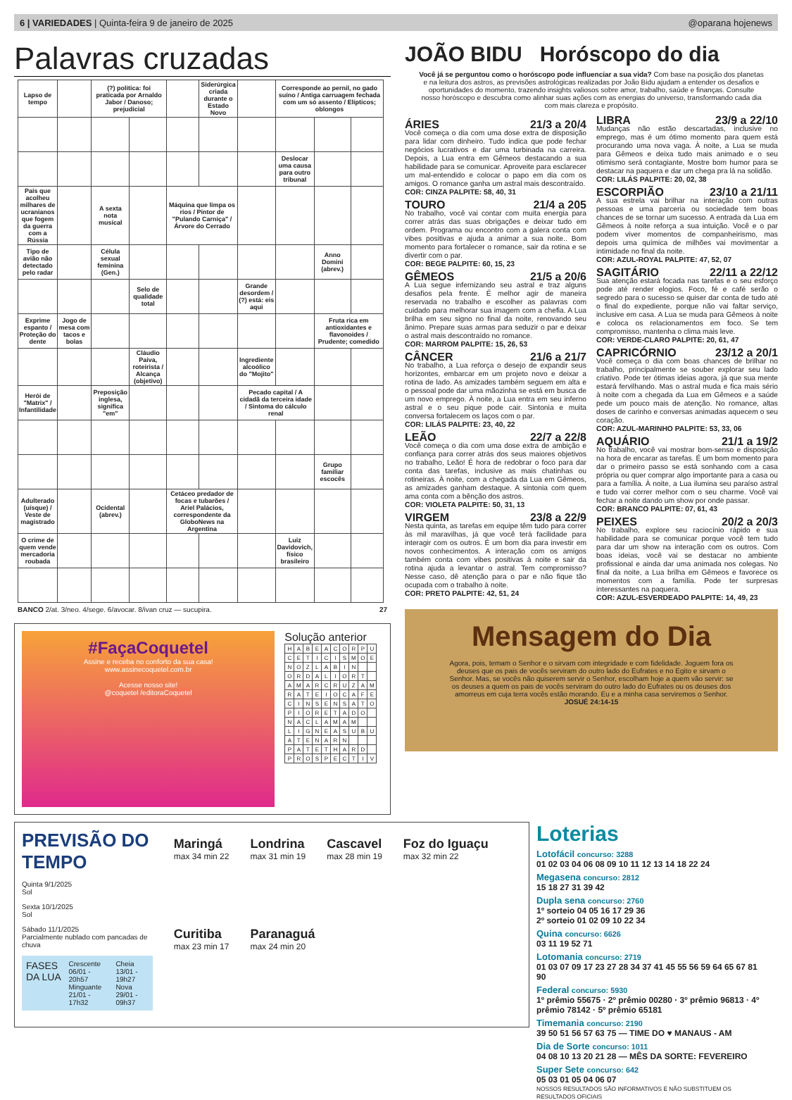6 | VARIEDADES | Quinta-feira 9 de janeiro de 2025 @oparana hojenews
Palavras cruzadas
| Lapso de tempo | | (?) política: foi praticada por Arnaldo Jabor / Danoso; prejudicial | | | Siderúrgica criada durante o Estado Novo | | Corresponde ao pernil, no gado suíno / Antiga carruagem fechada com um só assento / Elípticos; oblongos | | |
| | | | | | | | Deslocar uma causa para outro tribunal | | |
| País que acolheu milhares de ucranianos que fogem da guerra com a Rússia | | A sexta nota musical | | Máquina que limpa os rios / Pintor de "Pulando Carniça" / Árvore do Cerrado | | | | | |
| Tipo de avião não detectado pelo radar | | Célula sexual feminina (Gen.) | | | | | | Anno Domini (abrev.) | |
| | | | Selo de qualidade total | | | Grande desordem / (?) está: eis aqui | | | |
| Exprime espanto / Proteção do dente | Jogo de mesa com tacos e bolas | | | | | | | Fruta rica em antioxidantes e flavonoides / Prudente; comedido | |
| | | | Cláudio Paiva, roteirista / Alcança (objetivo) | | | Ingrediente alcoólico do "Mojito" | | | |
| Herói de "Matrix" / Infantilidade | | Preposição inglesa, significa "em" | | | | Pecado capital / A cidadã da terceira idade / Sintoma do cálculo renal | | | |
| | | | | | | | | Grupo familiar escocês | |
| Adulterado (uísque) / Veste de magistrado | | Ocidental (abrev.) | | Cetáceo predador de focas e tubarões / Ariel Palácios, correspondente da GloboNews na Argentina | | | | | |
| O crime de quem vende mercadoria roubada | | | | | | | Luiz Davidovich, físico brasileiro | | |
BANCO 2/at. 3/neo. 4/sege. 6/avocar. 8/ivan cruz — sucupira. 27
#FaçaCoquetel
Assine e receba no conforto da sua casa!
www.assinecoquetel.com.br
Acesse nosso site!
@coquetel /editoraCoquetel
Solução anterior
| H | A | B | E | A | C | O | R | P | U |
| C | E | T | I | C | I | S | M | O | E |
| N | O | Z | L | A | B | I | N | | |
| O | R | D | A | L | I | O | R | T | |
| A | M | A | R | C | R | U | Z | A | M |
| R | A | T | E | I | O | C | A | F | E |
| C | I | N | S | E | N | S | A | T | O |
| P | I | O | R | E | T | A | D | O | |
| N | A | C | L | A | M | A | M | | |
| L | I | G | N | E | A | S | U | B | U |
| A | T | E | N | A | R | N | | | |
| P | A | T | E | T | H | A | R | D | |
| P | R | O | S | P | E | C | T | I | V |
JOÃO BIDU Horóscopo do dia
Você já se perguntou como o horóscopo pode influenciar a sua vida? Com base na posição dos planetas e na leitura dos astros, as previsões astrológicas realizadas por João Bidu ajudam a entender os desafios e oportunidades do momento, trazendo insights valiosos sobre amor, trabalho, saúde e finanças. Consulte nosso horóscopo e descubra como alinhar suas ações com as energias do universo, transformando cada dia com mais clareza e propósito.
ÁRIES 21/3 a 20/4
Você começa o dia com uma dose extra de disposição para lidar com dinheiro. Tudo indica que pode fechar negócios lucrativos e dar uma turbinada na carreira. Depois, a Lua entra em Gêmeos destacando a sua habilidade para se comunicar. Aproveite para esclarecer um mal-entendido e colocar o papo em dia com os amigos. O romance ganha um astral mais descontraído.
COR: CINZA PALPITE: 58, 40, 31
TOURO 21/4 a 205
No trabalho, você vai contar com muita energia para correr atrás das suas obrigações e deixar tudo em ordem. Programa ou encontro com a galera conta com vibes positivas e ajuda a animar a sua noite.. Bom momento para fortalecer o romance, sair da rotina e se divertir com o par.
COR: BEGE PALPITE: 60, 15, 23
GÊMEOS 21/5 a 20/6
A Lua segue infernizando seu astral e traz alguns desafios pela frente. É melhor agir de maneira reservada no trabalho e escolher as palavras com cuidado para melhorar sua imagem com a chefia. A Lua brilha em seu signo no final da noite, renovando seu ânimo. Prepare suas armas para seduzir o par e deixar o astral mais descontraído no romance.
COR: MARROM PALPITE: 15, 26, 53
CÂNCER 21/6 a 21/7
No trabalho, a Lua reforça o desejo de expandir seus horizontes, embarcar em um projeto novo e deixar a rotina de lado. As amizades também seguem em alta e o pessoal pode dar uma mãozinha se está em busca de um novo emprego. À noite, a Lua entra em seu inferno astral e o seu pique pode cair. Sintonia e muita conversa fortalecem os laços com o par.
COR: LILÁS PALPITE: 23, 40, 22
LEÃO 22/7 a 22/8
Você começa o dia com uma dose extra de ambição e confiança para correr atrás dos seus maiores objetivos no trabalho, Leão! É hora de redobrar o foco para dar conta das tarefas, inclusive as mais chatinhas ou rotineiras. À noite, com a chegada da Lua em Gêmeos, as amizades ganham destaque. A sintonia com quem ama conta com a bênção dos astros.
COR: VIOLETA PALPITE: 50, 31, 13
VIRGEM 23/8 a 22/9
Nesta quinta, as tarefas em equipe têm tudo para correr às mil maravilhas, já que você terá facilidade para interagir com os outros. É um bom dia para investir em novos conhecimentos. A interação com os amigos também conta com vibes positivas à noite e sair da rotina ajuda a levantar o astral. Tem compromisso? Nesse caso, dê atenção para o par e não fique tão ocupada com o trabalho à noite.
COR: PRETO PALPITE: 42, 51, 24
LIBRA 23/9 a 22/10
Mudanças não estão descartadas, inclusive no emprego, mas é um ótimo momento para quem está procurando uma nova vaga. À noite, a Lua se muda para Gêmeos e deixa tudo mais animado e o seu otimismo será contagiante, Mostre bom humor para se destacar na paquera e dar um chega pra lá na solidão.
COR: LILÁS PALPITE: 20, 02, 38
ESCORPIÃO 23/10 a 21/11
A sua estrela vai brilhar na interação com outras pessoas e uma parceria ou sociedade tem boas chances de se tornar um sucesso. A entrada da Lua em Gêmeos à noite reforça a sua intuição. Você e o par podem viver momentos de companheirismo, mas depois uma química de milhões vai movimentar a intimidade no final da noite.
COR: AZUL-ROYAL PALPITE: 47, 52, 07
SAGITÁRIO 22/11 a 22/12
Sua atenção estará focada nas tarefas e o seu esforço pode até render elogios. Foco, fé e café serão o segredo para o sucesso se quiser dar conta de tudo até o final do expediente, porque não vai faltar serviço, inclusive em casa. A Lua se muda para Gêmeos à noite e coloca os relacionamentos em foco. Se tem compromisso, mantenha o clima mais leve.
COR: VERDE-CLARO PALPITE: 20, 61, 47
CAPRICÓRNIO 23/12 a 20/1
Você começa o dia com boas chances de brilhar no trabalho, principalmente se souber explorar seu lado criativo. Pode ter ótimas ideias agora, já que sua mente estará fervilhando. Mas o astral muda e fica mais sério à noite com a chegada da Lua em Gêmeos e a saúde pede um pouco mais de atenção. No romance, altas doses de carinho e conversas animadas aquecem o seu coração.
COR: AZUL-MARINHO PALPITE: 53, 33, 06
AQUÁRIO 21/1 a 19/2
No trabalho, você vai mostrar bom-senso e disposição na hora de encarar as tarefas. É um bom momento para dar o primeiro passo se está sonhando com a casa própria ou quer comprar algo importante para a casa ou para a família. À noite, a Lua ilumina seu paraíso astral e tudo vai correr melhor com o seu charme. Você vai fechar a noite dando um show por onde passar.
COR: BRANCO PALPITE: 07, 61, 43
PEIXES 20/2 a 20/3
No trabalho, explore seu raciocínio rápido e sua habilidade para se comunicar porque você tem tudo para dar um show na interação com os outros. Com boas ideias, você vai se destacar no ambiente profissional e ainda dar uma animada nos colegas. No final da noite, a Lua brilha em Gêmeos e favorece os momentos com a família. Pode ter surpresas interessantes na paquera.
COR: AZUL-ESVERDEADO PALPITE: 14, 49, 23
Mensagem do Dia
Agora, pois, temam o Senhor e o sirvam com integridade e com fidelidade. Joguem fora os deuses que os pais de vocês serviram do outro lado do Eufrates e no Egito e sirvam o Senhor. Mas, se vocês não quiserem servir o Senhor, escolham hoje a quem vão servir: se os deuses a quem os pais de vocês serviram do outro lado do Eufrates ou os deuses dos amorreus em cuja terra vocês estão morando. Eu e a minha casa serviremos o Senhor.
JOSUÉ 24:14-15
PREVISÃO DO TEMPO
Quinta 9/1/2025
Sol
Sexta 10/1/2025
Sol
Sábado 11/1/2025
Parcialmente nublado com pancadas de chuva
FASES DA LUA Crescente 06/01 - 20h57
Minguante 21/01 - 17h32 Cheia 13/01 - 19h27
Nova 29/01 - 09h37
Maringá
max 34 min 22
Londrina
max 31 min 19
Cascavel
max 28 min 19
Foz do Iguaçu
max 32 min 22
Curitiba
max 23 min 17
Paranaguá
max 24 min 20
Loterias
Lotofácil concurso: 3288
01 02 03 04 06 08 09 10 11 12 13 14 18 22 24
Megasena concurso: 2812
15 18 27 31 39 42
Dupla sena concurso: 2760
1º sorteio 04 05 16 17 29 36
2º sorteio 01 02 09 10 22 34
Quina concurso: 6626
03 11 19 52 71
Lotomania concurso: 2719
01 03 07 09 17 23 27 28 34 37 41 45 55 56 59 64 65 67 81 90
Federal concurso: 5930
1º prêmio 55675 · 2º prêmio 00280 · 3º prêmio 96813 · 4º prêmio 78142 · 5º prêmio 65181
Timemania concurso: 2190
39 50 51 56 57 63 75 — TIME DO ♥ MANAUS - AM
Dia de Sorte concurso: 1011
04 08 10 13 20 21 28 — MÊS DA SORTE: FEVEREIRO
Super Sete concurso: 642
05 03 01 05 04 06 07
NOSSOS RESULTADOS SÃO INFORMATIVOS E NÃO SUBSTITUEM OS RESULTADOS OFICIAIS